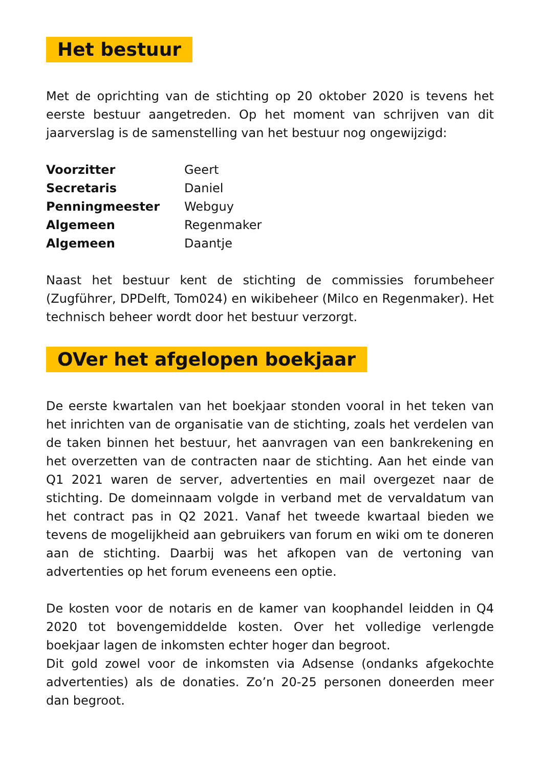Het bestuur
Met de oprichting van de stichting op 20 oktober 2020 is tevens het eerste bestuur aangetreden. Op het moment van schrijven van dit jaarverslag is de samenstelling van het bestuur nog ongewijzigd:
| Voorzitter | Geert |
| Secretaris | Daniel |
| Penningmeester | Webguy |
| Algemeen | Regenmaker |
| Algemeen | Daantje |
Naast het bestuur kent de stichting de commissies forumbeheer (Zugführer, DPDelft, Tom024) en wikibeheer (Milco en Regenmaker). Het technisch beheer wordt door het bestuur verzorgt.
OVer het afgelopen boekjaar
De eerste kwartalen van het boekjaar stonden vooral in het teken van het inrichten van de organisatie van de stichting, zoals het verdelen van de taken binnen het bestuur, het aanvragen van een bankrekening en het overzetten van de contracten naar de stichting. Aan het einde van Q1 2021 waren de server, advertenties en mail overgezet naar de stichting. De domeinnaam volgde in verband met de vervaldatum van het contract pas in Q2 2021. Vanaf het tweede kwartaal bieden we tevens de mogelijkheid aan gebruikers van forum en wiki om te doneren aan de stichting. Daarbij was het afkopen van de vertoning van advertenties op het forum eveneens een optie.
De kosten voor de notaris en de kamer van koophandel leidden in Q4 2020 tot bovengemiddelde kosten. Over het volledige verlengde boekjaar lagen de inkomsten echter hoger dan begroot.
Dit gold zowel voor de inkomsten via Adsense (ondanks afgekochte advertenties) als de donaties. Zo’n 20-25 personen doneerden meer dan begroot.